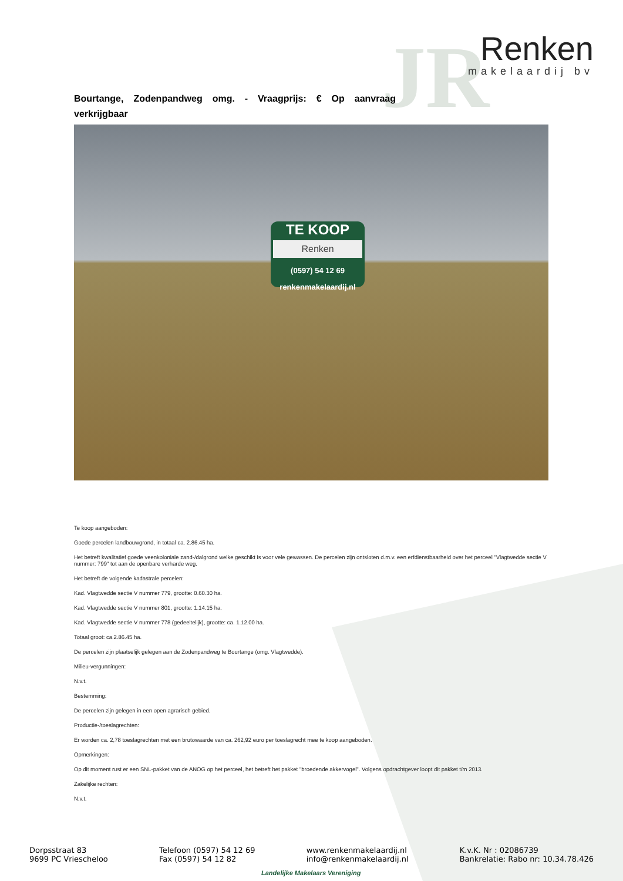JR
Renken
makelaardij bv
Bourtange, Zodenpandweg omg. - Vraagprijs: € Op aanvraag verkrijgbaar
TE KOOP
Renken
(0597) 54 12 69
renkenmakelaardij.nl
Te koop aangeboden:
Goede percelen landbouwgrond, in totaal ca. 2.86.45 ha.
Het betreft kwalitatief goede veenkoloniale zand-/dalgrond welke geschikt is voor vele gewassen. De percelen zijn ontsloten d.m.v. een erfdienstbaarheid over het perceel "Vlagtwedde sectie V nummer: 799" tot aan de openbare verharde weg.
Het betreft de volgende kadastrale percelen:
Kad. Vlagtwedde sectie V nummer 779, grootte: 0.60.30 ha.
Kad. Vlagtwedde sectie V nummer 801, grootte: 1.14.15 ha.
Kad. Vlagtwedde sectie V nummer 778 (gedeeltelijk), grootte: ca. 1.12.00 ha.
Totaal groot: ca.2.86.45 ha.
De percelen zijn plaatselijk gelegen aan de Zodenpandweg te Bourtange (omg. Vlagtwedde).
Milieu-vergunningen:
N.v.t.
Bestemming:
De percelen zijn gelegen in een open agrarisch gebied.
Productie-/toeslagrechten:
Er worden ca. 2,78 toeslagrechten met een brutowaarde van ca. 262,92 euro per toeslagrecht mee te koop aangeboden.
Opmerkingen:
Op dit moment rust er een SNL-pakket van de ANOG op het perceel, het betreft het pakket "broedende akkervogel". Volgens opdrachtgever loopt dit pakket t/m 2013.
Zakelijke rechten:
N.v.t.
Dorpsstraat 83
9699 PC Vriescheloo
Telefoon (0597) 54 12 69
Fax (0597) 54 12 82
www.renkenmakelaardij.nl
info@renkenmakelaardij.nl
K.v.K. Nr : 02086739
Bankrelatie: Rabo nr: 10.34.78.426
Landelijke Makelaars Vereniging